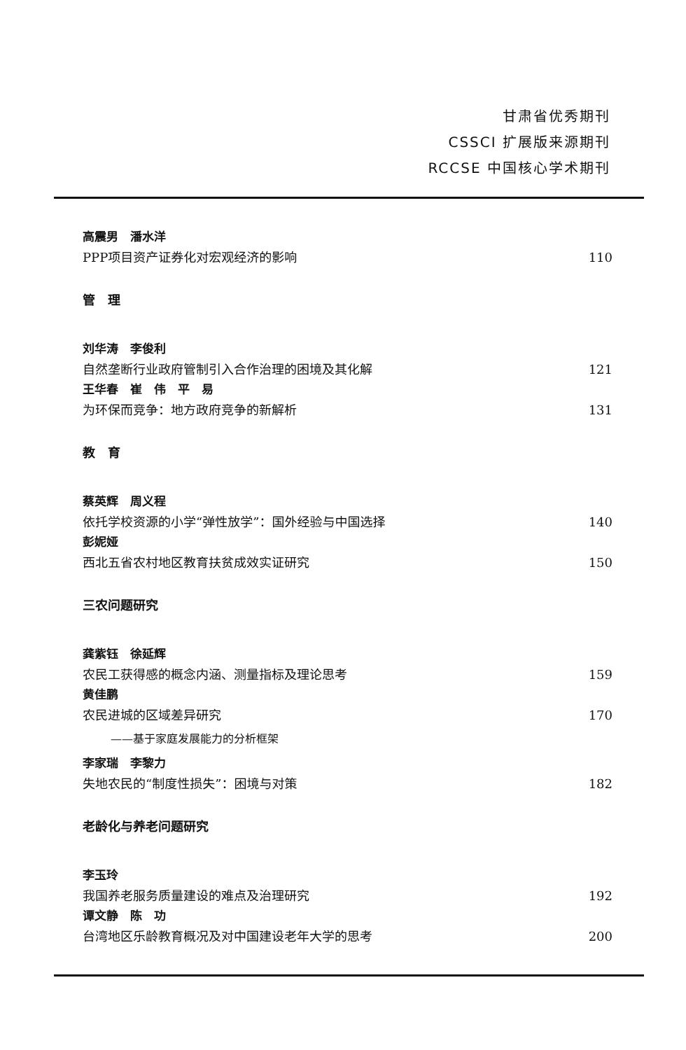甘肃省优秀期刊
CSSCI 扩展版来源期刊
RCCSE 中国核心学术期刊
高震男　潘水洋
PPP项目资产证券化对宏观经济的影响 110
管　理
刘华涛　李俊利
自然垄断行业政府管制引入合作治理的困境及其化解 121
王华春　崔　伟　平　易
为环保而竞争：地方政府竞争的新解析 131
教　育
蔡英辉　周义程
依托学校资源的小学“弹性放学”：国外经验与中国选择 140
彭妮娅
西北五省农村地区教育扶贫成效实证研究 150
三农问题研究
龚紫钰　徐延辉
农民工获得感的概念内涵、测量指标及理论思考 159
黄佳鹏
农民进城的区域差异研究 170
——基于家庭发展能力的分析框架
李家瑞　李黎力
失地农民的“制度性损失”：困境与对策 182
老龄化与养老问题研究
李玉玲
我国养老服务质量建设的难点及治理研究 192
谭文静　陈　功
台湾地区乐龄教育概况及对中国建设老年大学的思考 200